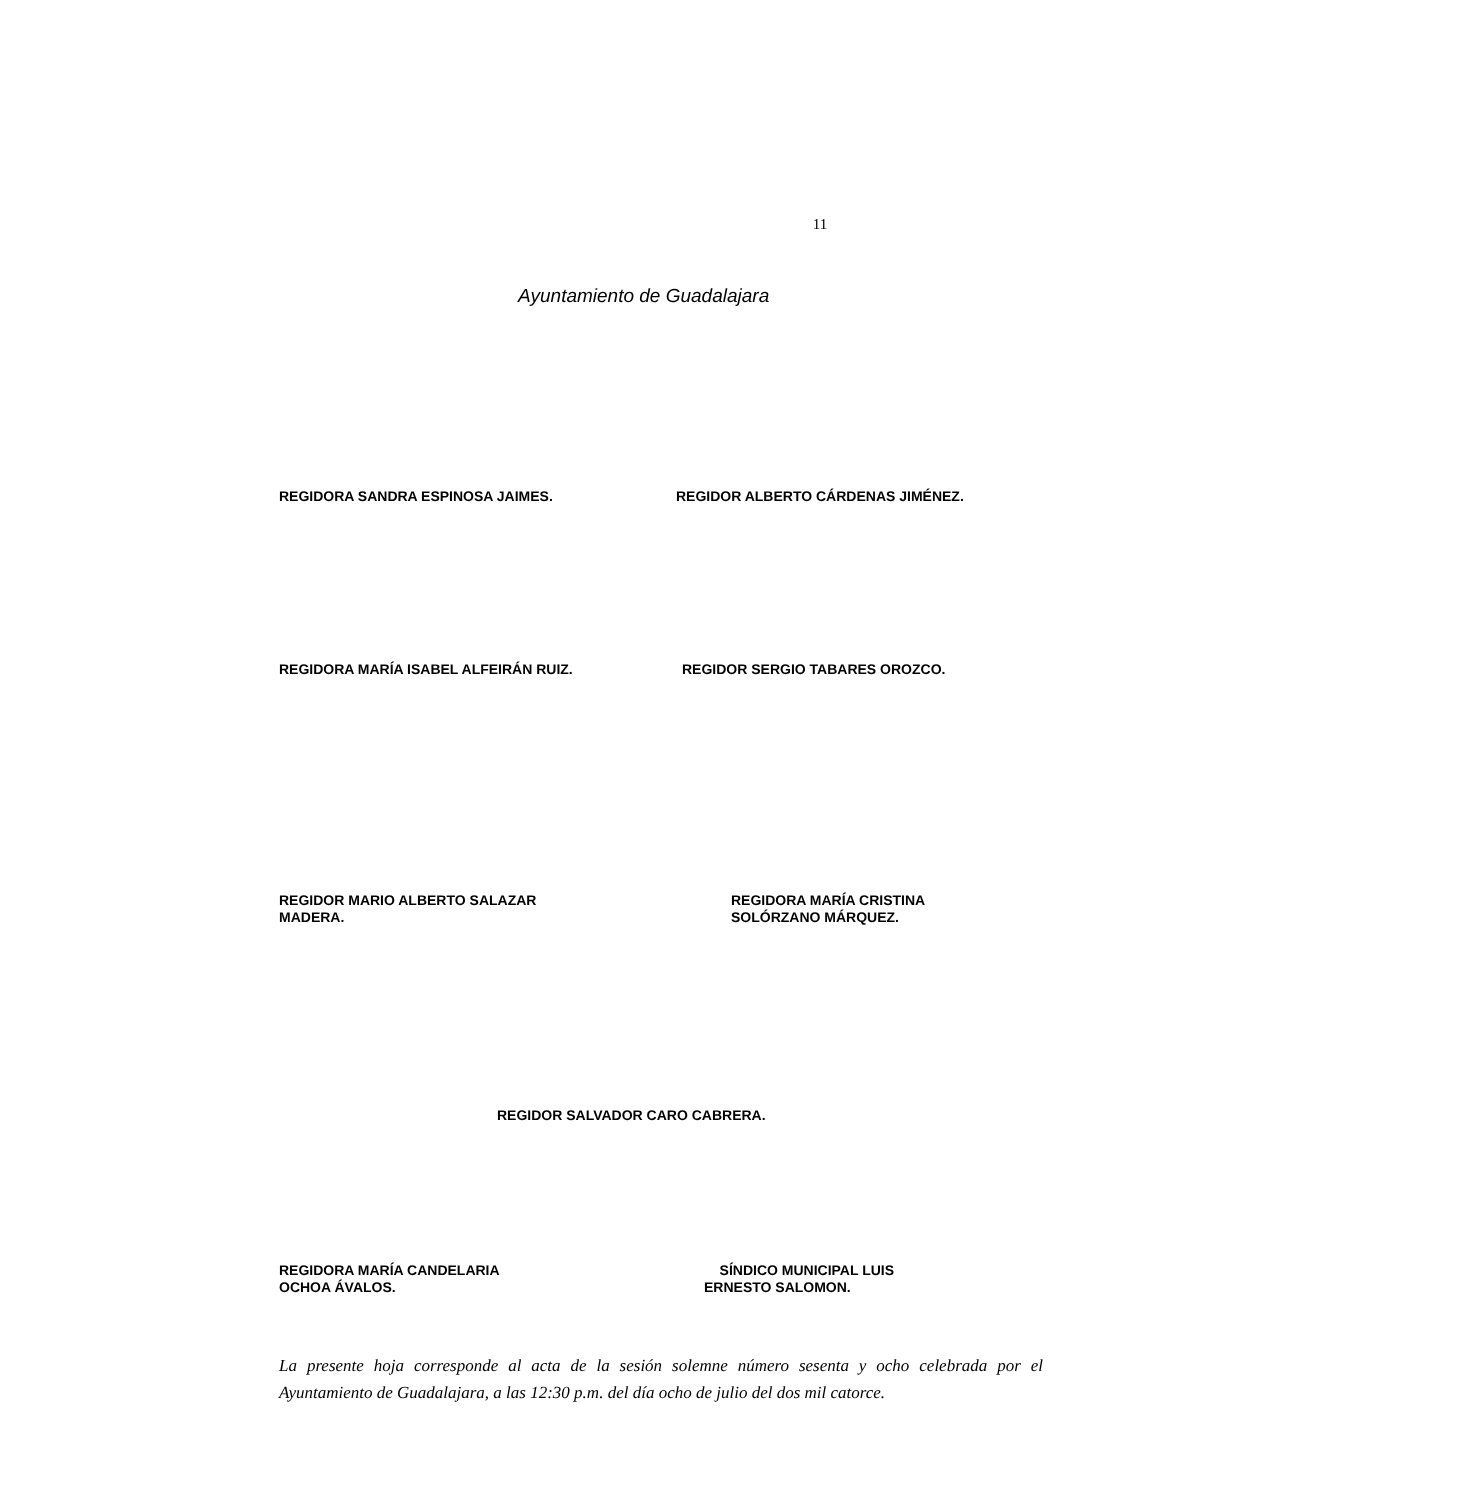11
Ayuntamiento de Guadalajara
REGIDORA SANDRA ESPINOSA JAIMES.
REGIDOR ALBERTO CÁRDENAS JIMÉNEZ.
REGIDORA MARÍA ISABEL ALFEIRÁN RUIZ.
REGIDOR SERGIO TABARES OROZCO.
REGIDOR MARIO ALBERTO SALAZAR
MADERA.
REGIDORA MARÍA CRISTINA
SOLÓRZANO MÁRQUEZ.
REGIDOR SALVADOR CARO CABRERA.
REGIDORA MARÍA CANDELARIA
OCHOA ÁVALOS.
SÍNDICO MUNICIPAL LUIS
ERNESTO SALOMON.
La presente hoja corresponde al acta de la sesión solemne número sesenta y ocho celebrada por el Ayuntamiento de Guadalajara, a las 12:30 p.m. del día ocho de julio del dos mil catorce.